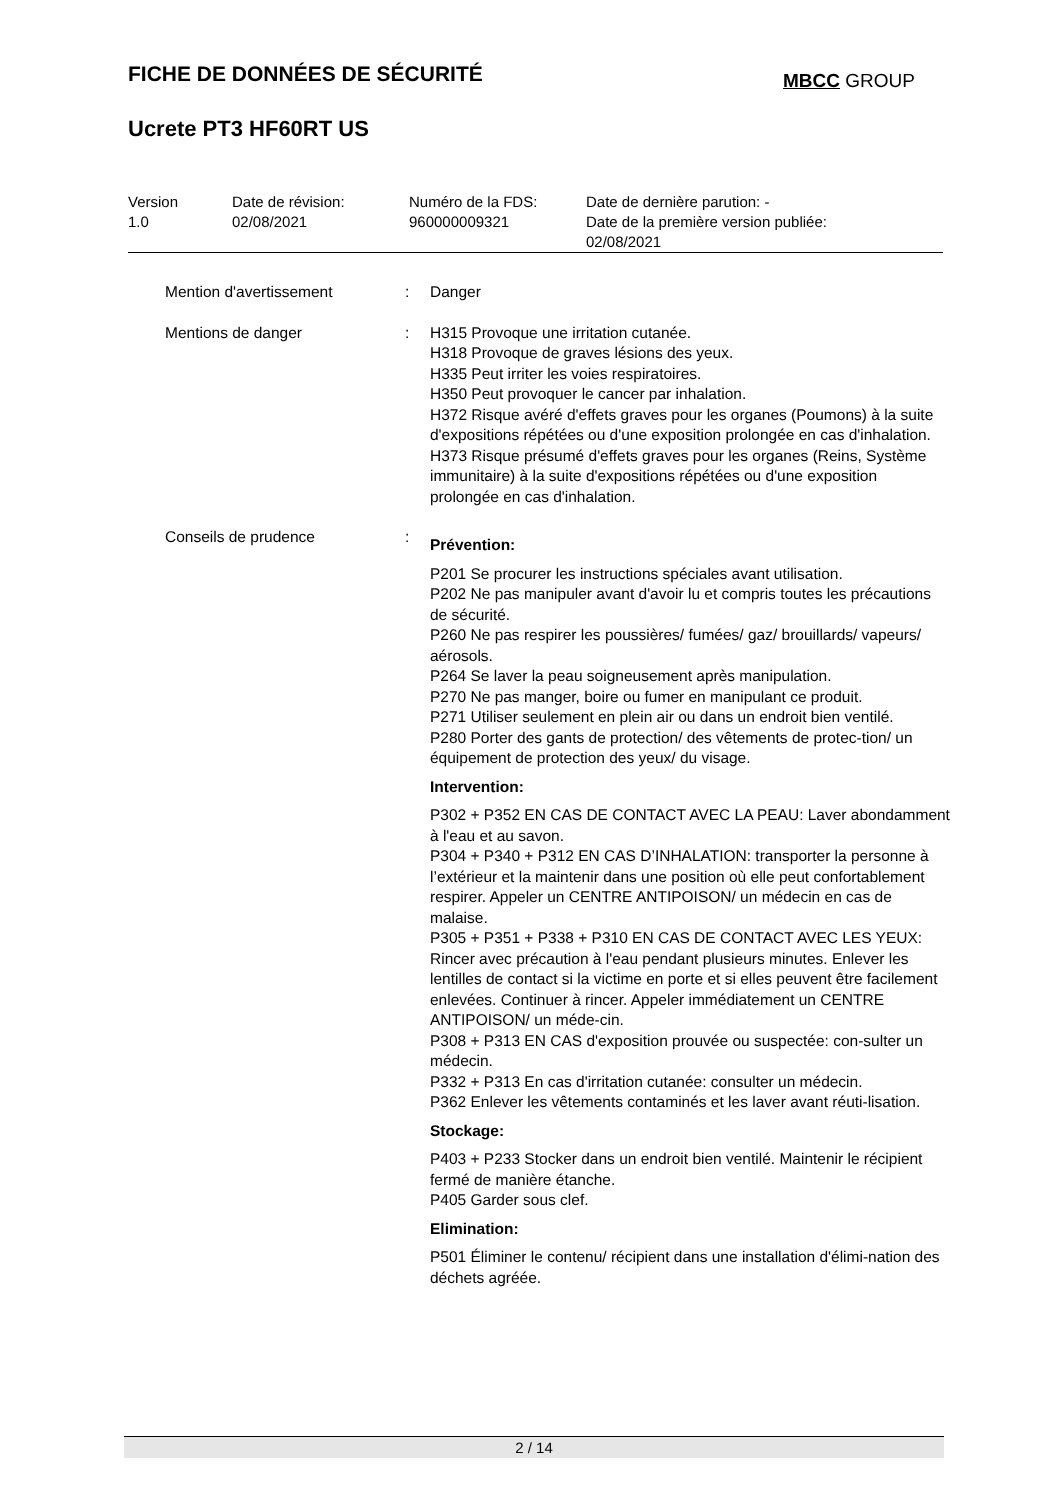FICHE DE DONNÉES DE SÉCURITÉ MBCC GROUP
Ucrete PT3 HF60RT US
| Version 1.0 | Date de révision: 02/08/2021 | Numéro de la FDS: 960000009321 | Date de dernière parution: - Date de la première version publiée: 02/08/2021 |
| Mention d'avertissement | : | Danger |
| Mentions de danger | : | H315 Provoque une irritation cutanée. H318 Provoque de graves lésions des yeux. H335 Peut irriter les voies respiratoires. H350 Peut provoquer le cancer par inhalation. H372 Risque avéré d'effets graves pour les organes (Poumons) à la suite d'expositions répétées ou d'une exposition prolongée en cas d'inhalation. H373 Risque présumé d'effets graves pour les organes (Reins, Système immunitaire) à la suite d'expositions répétées ou d'une exposition prolongée en cas d'inhalation. |
| Conseils de prudence | : | Prévention: P201 Se procurer les instructions spéciales avant utilisation. P202 Ne pas manipuler avant d'avoir lu et compris toutes les précautions de sécurité. P260 Ne pas respirer les poussières/ fumées/ gaz/ brouillards/ vapeurs/ aérosols. P264 Se laver la peau soigneusement après manipulation. P270 Ne pas manger, boire ou fumer en manipulant ce produit. P271 Utiliser seulement en plein air ou dans un endroit bien ventilé. P280 Porter des gants de protection/ des vêtements de protec-tion/ un équipement de protection des yeux/ du visage. Intervention: P302 + P352 EN CAS DE CONTACT AVEC LA PEAU: Laver abondamment à l'eau et au savon. P304 + P340 + P312 EN CAS D’INHALATION: transporter la personne à l’extérieur et la maintenir dans une position où elle peut confortablement respirer. Appeler un CENTRE ANTIPOISON/ un médecin en cas de malaise. P305 + P351 + P338 + P310 EN CAS DE CONTACT AVEC LES YEUX: Rincer avec précaution à l'eau pendant plusieurs minutes. Enlever les lentilles de contact si la victime en porte et si elles peuvent être facilement enlevées. Continuer à rincer. Appeler immédiatement un CENTRE ANTIPOISON/ un méde-cin. P308 + P313 EN CAS d'exposition prouvée ou suspectée: con-sulter un médecin. P332 + P313 En cas d'irritation cutanée: consulter un médecin. P362 Enlever les vêtements contaminés et les laver avant réuti-lisation. Stockage: P403 + P233 Stocker dans un endroit bien ventilé. Maintenir le récipient fermé de manière étanche. P405 Garder sous clef. Elimination: P501 Éliminer le contenu/ récipient dans une installation d'élimi-nation des déchets agréée. |
2 / 14